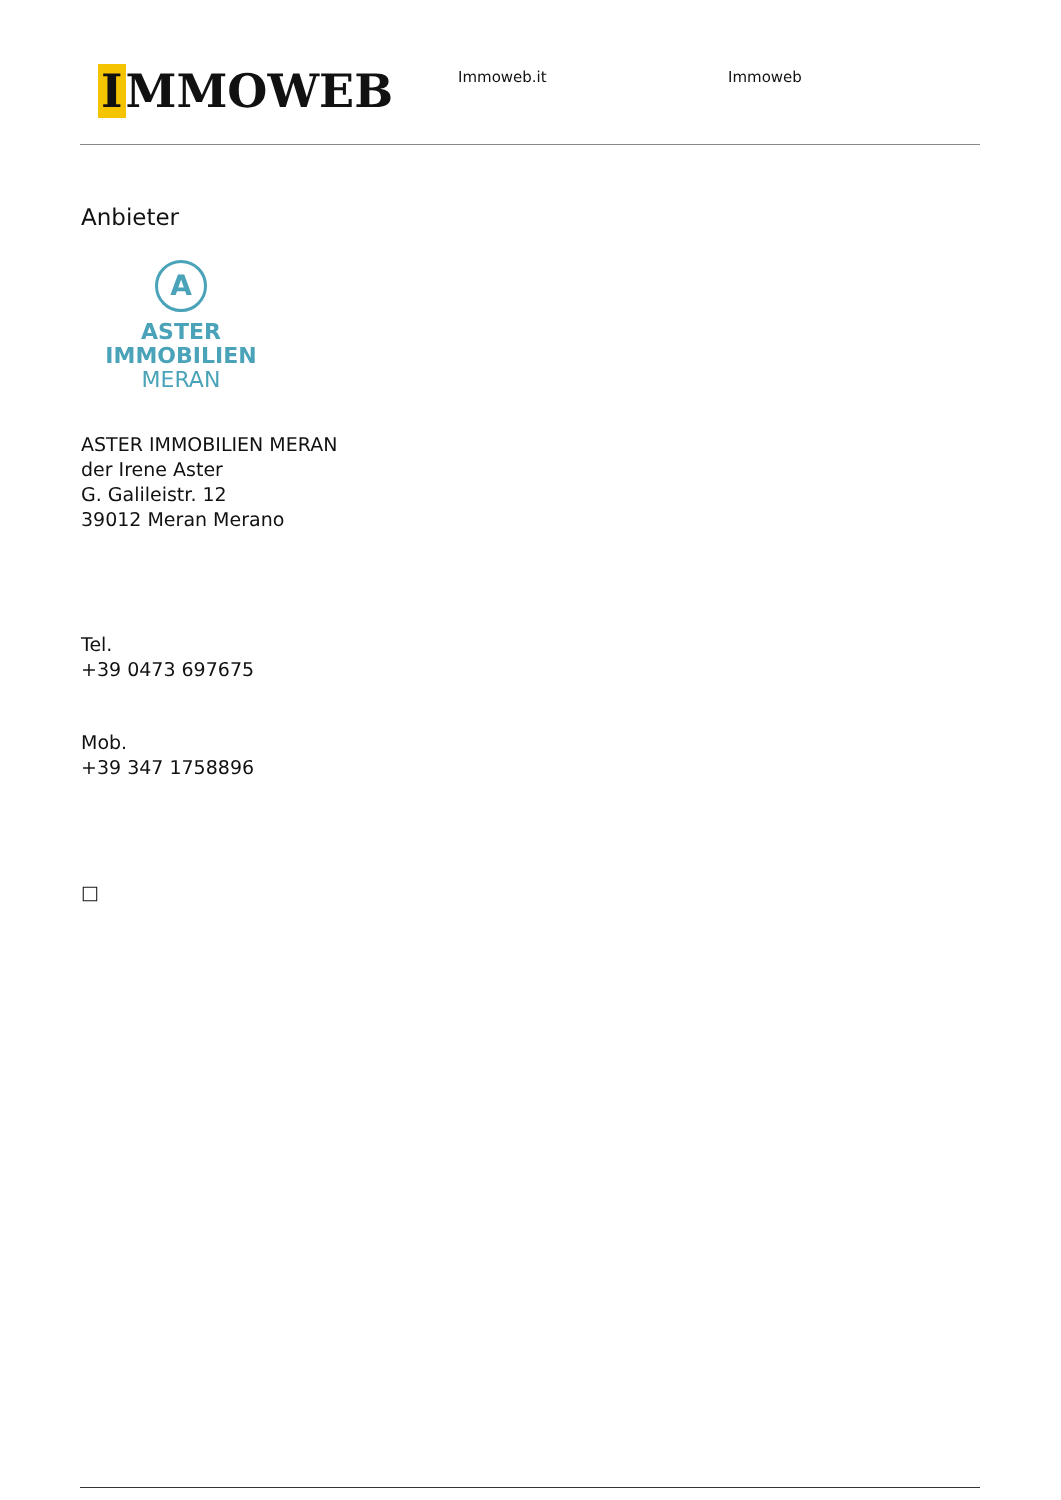I MMOWEB
Immoweb.it Immoweb
Anbieter
A
ASTER IMMOBILIEN
MERAN
ASTER IMMOBILIEN MERAN
der Irene Aster
G. Galileistr. 12
39012 Meran Merano
Tel.
+39 0473 697675
Mob.
+39 347 1758896
□